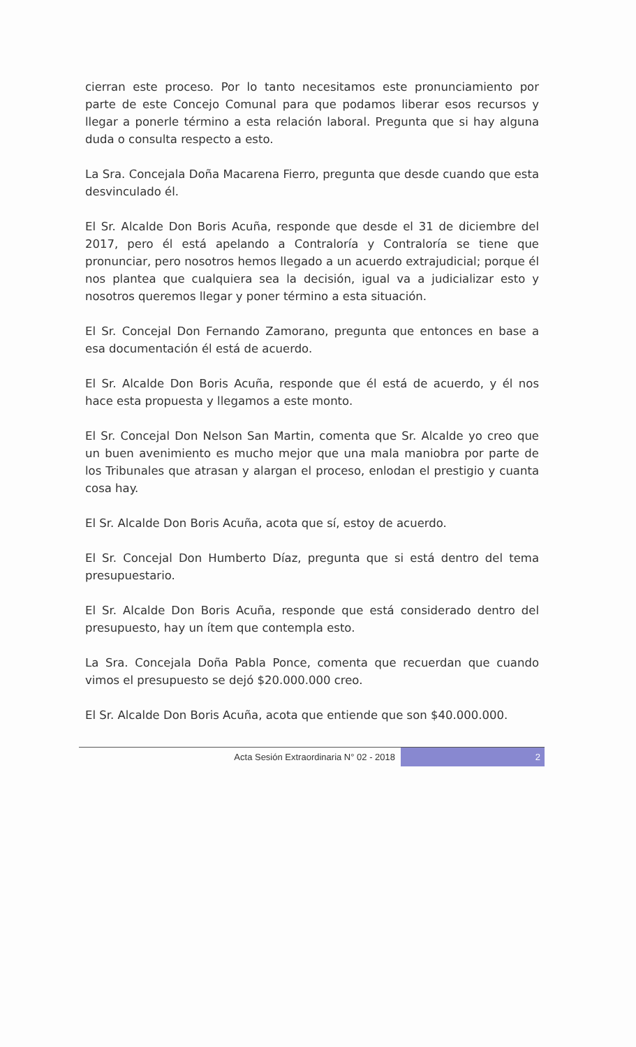cierran este proceso. Por lo tanto necesitamos este pronunciamiento por parte de este Concejo Comunal para que podamos liberar esos recursos y llegar a ponerle término a esta relación laboral. Pregunta que si hay alguna duda o consulta respecto a esto.
La Sra. Concejala Doña Macarena Fierro, pregunta que desde cuando que esta desvinculado él.
El Sr. Alcalde Don Boris Acuña, responde que desde el 31 de diciembre del 2017, pero él está apelando a Contraloría y Contraloría se tiene que pronunciar, pero nosotros hemos llegado a un acuerdo extrajudicial; porque él nos plantea que cualquiera sea la decisión, igual va a judicializar esto y nosotros queremos llegar y poner término a esta situación.
El Sr. Concejal Don Fernando Zamorano, pregunta que entonces en base a esa documentación él está de acuerdo.
El Sr. Alcalde Don Boris Acuña, responde que él está de acuerdo, y él nos hace esta propuesta y llegamos a este monto.
El Sr. Concejal Don Nelson San Martin, comenta que Sr. Alcalde yo creo que un buen avenimiento es mucho mejor que una mala maniobra por parte de los Tribunales que atrasan y alargan el proceso, enlodan el prestigio y cuanta cosa hay.
El Sr. Alcalde Don Boris Acuña, acota que sí, estoy de acuerdo.
El Sr. Concejal Don Humberto Díaz, pregunta que si está dentro del tema presupuestario.
El Sr. Alcalde Don Boris Acuña, responde que está considerado dentro del presupuesto, hay un ítem que contempla esto.
La Sra. Concejala Doña Pabla Ponce, comenta que recuerdan que cuando vimos el presupuesto se dejó $20.000.000 creo.
El Sr. Alcalde Don Boris Acuña, acota que entiende que son $40.000.000.
Acta Sesión Extraordinaria N° 02 - 2018
2